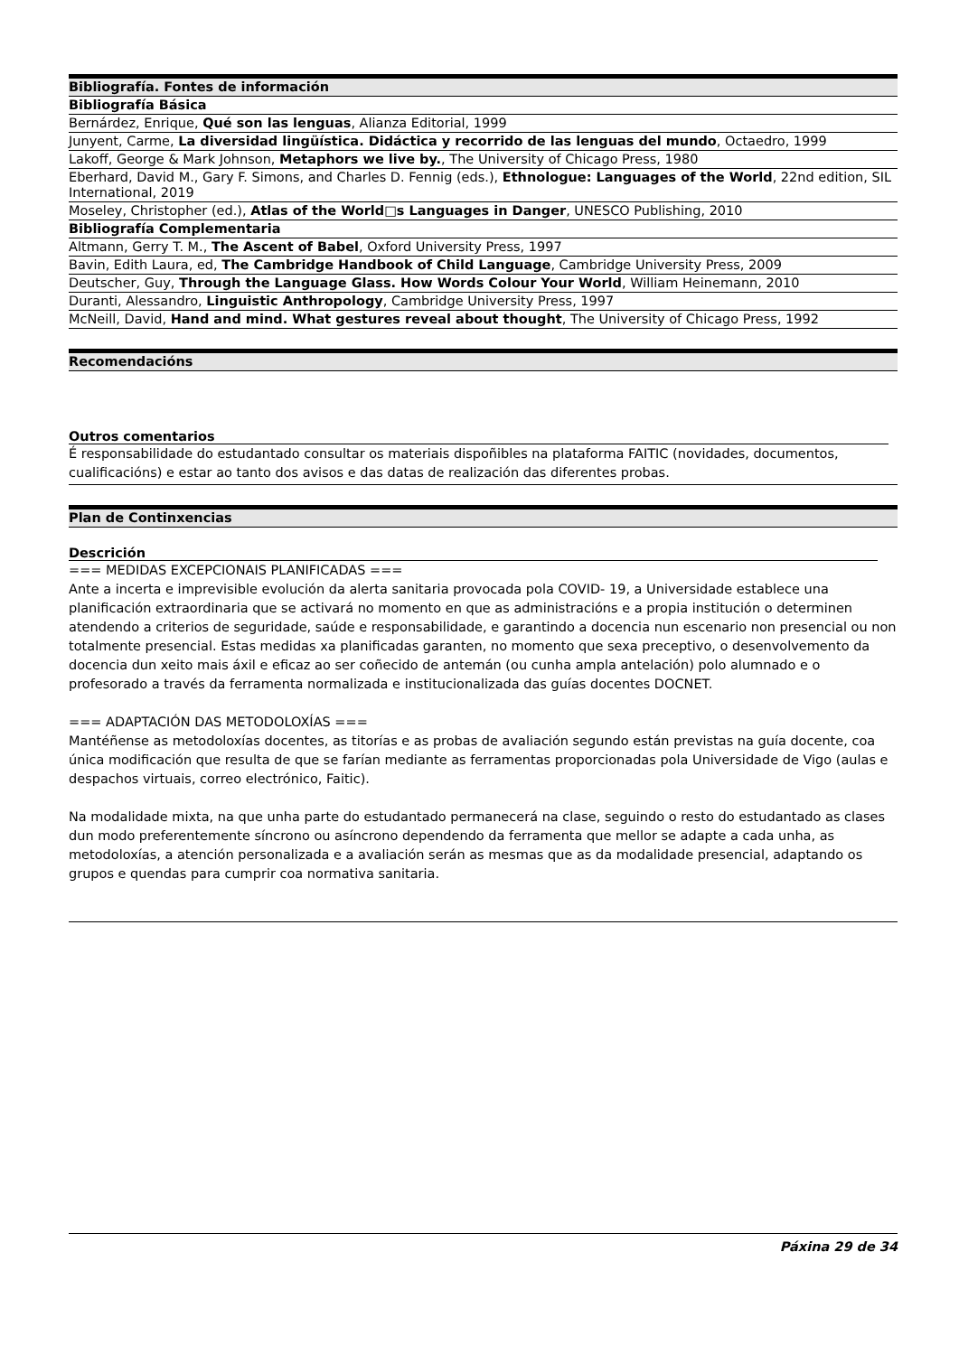| Bibliografía. Fontes de información |
| --- |
| Bibliografía Básica |
| Bernárdez, Enrique, Qué son las lenguas , Alianza Editorial, 1999 |
| Junyent, Carme, La diversidad lingüística. Didáctica y recorrido de las lenguas del mundo , Octaedro, 1999 |
| Lakoff, George & Mark Johnson, Metaphors we live by. , The University of Chicago Press, 1980 |
| Eberhard, David M., Gary F. Simons, and Charles D. Fennig (eds.), Ethnologue: Languages of the World , 22nd edition, SIL International, 2019 |
| Moseley, Christopher (ed.), Atlas of the World□s Languages in Danger , UNESCO Publishing, 2010 |
| Bibliografía Complementaria |
| Altmann, Gerry T. M., The Ascent of Babel , Oxford University Press, 1997 |
| Bavin, Edith Laura, ed, The Cambridge Handbook of Child Language , Cambridge University Press, 2009 |
| Deutscher, Guy, Through the Language Glass. How Words Colour Your World , William Heinemann, 2010 |
| Duranti, Alessandro, Linguistic Anthropology , Cambridge University Press, 1997 |
| McNeill, David, Hand and mind. What gestures reveal about thought , The University of Chicago Press, 1992 |
| Recomendacións |
| --- |
Outros comentarios
É responsabilidade do estudantado consultar os materiais dispoñibles na plataforma FAITIC (novidades, documentos, cualificacións) e estar ao tanto dos avisos e das datas de realización das diferentes probas.
| Plan de Continxencias |
| --- |
Descrición
=== MEDIDAS EXCEPCIONAIS PLANIFICADAS ===
Ante a incerta e imprevisible evolución da alerta sanitaria provocada pola COVID- 19, a Universidade establece una planificación extraordinaria que se activará no momento en que as administracións e a propia institución o determinen atendendo a criterios de seguridade, saúde e responsabilidade, e garantindo a docencia nun escenario non presencial ou non totalmente presencial. Estas medidas xa planificadas garanten, no momento que sexa preceptivo, o desenvolvemento da docencia dun xeito mais áxil e eficaz ao ser coñecido de antemán (ou cunha ampla antelación) polo alumnado e o profesorado a través da ferramenta normalizada e institucionalizada das guías docentes DOCNET.
=== ADAPTACIÓN DAS METODOLOXÍAS ===
Mantéñense as metodoloxías docentes, as titorías e as probas de avaliación segundo están previstas na guía docente, coa única modificación que resulta de que se farían mediante as ferramentas proporcionadas pola Universidade de Vigo (aulas e despachos virtuais, correo electrónico, Faitic).
Na modalidade mixta, na que unha parte do estudantado permanecerá na clase, seguindo o resto do estudantado as clases dun modo preferentemente síncrono ou asíncrono dependendo da ferramenta que mellor se adapte a cada unha, as metodoloxías, a atención personalizada e a avaliación serán as mesmas que as da modalidade presencial, adaptando os grupos e quendas para cumprir coa normativa sanitaria.
Páxina 29 de 34